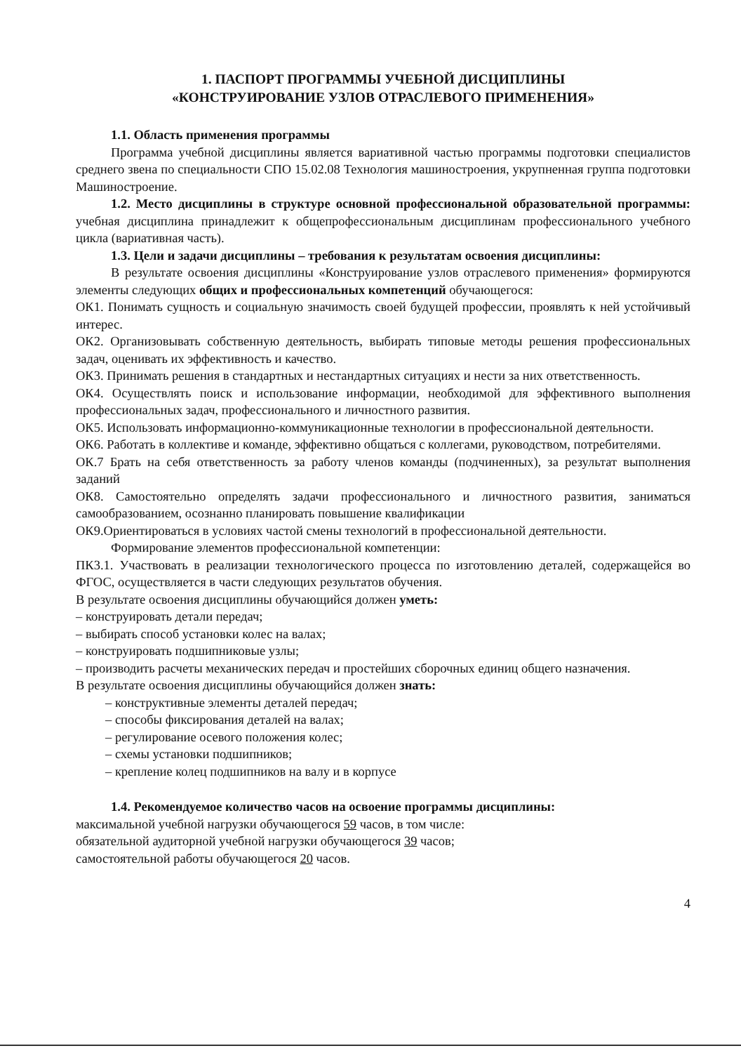1. ПАСПОРТ ПРОГРАММЫ УЧЕБНОЙ ДИСЦИПЛИНЫ
«КОНСТРУИРОВАНИЕ УЗЛОВ ОТРАСЛЕВОГО ПРИМЕНЕНИЯ»
1.1. Область применения программы
Программа учебной дисциплины является вариативной частью программы подготовки специалистов среднего звена по специальности СПО 15.02.08 Технология машиностроения, укрупненная группа подготовки Машиностроение.
1.2. Место дисциплины в структуре основной профессиональной образовательной программы: учебная дисциплина принадлежит к общепрофессиональным дисциплинам профессионального учебного цикла (вариативная часть).
1.3. Цели и задачи дисциплины – требования к результатам освоения дисциплины:
В результате освоения дисциплины «Конструирование узлов отраслевого применения» формируются элементы следующих общих и профессиональных компетенций обучающегося:
ОК1. Понимать сущность и социальную значимость своей будущей профессии, проявлять к ней устойчивый интерес.
ОК2. Организовывать собственную деятельность, выбирать типовые методы решения профессиональных задач, оценивать их эффективность и качество.
ОК3. Принимать решения в стандартных и нестандартных ситуациях и нести за них ответственность.
ОК4. Осуществлять поиск и использование информации, необходимой для эффективного выполнения профессиональных задач, профессионального и личностного развития.
ОК5. Использовать информационно-коммуникационные технологии в профессиональной деятельности.
ОК6. Работать в коллективе и команде, эффективно общаться с коллегами, руководством, потребителями.
ОК.7 Брать на себя ответственность за работу членов команды (подчиненных), за результат выполнения заданий
ОК8. Самостоятельно определять задачи профессионального и личностного развития, заниматься самообразованием, осознанно планировать повышение квалификации
ОК9.Ориентироваться в условиях частой смены технологий в профессиональной деятельности.
Формирование элементов профессиональной компетенции:
ПК3.1. Участвовать в реализации технологического процесса по изготовлению деталей, содержащейся во ФГОС, осуществляется в части следующих результатов обучения.
В результате освоения дисциплины обучающийся должен уметь:
– конструировать детали передач;
– выбирать способ установки колес на валах;
– конструировать подшипниковые узлы;
– производить расчеты механических передач и простейших сборочных единиц общего назначения.
В результате освоения дисциплины обучающийся должен знать:
– конструктивные элементы деталей передач;
– способы фиксирования деталей на валах;
– регулирование осевого положения колес;
– схемы установки подшипников;
– крепление колец подшипников на валу и в корпусе
1.4. Рекомендуемое количество часов на освоение программы дисциплины:
максимальной учебной нагрузки обучающегося 59 часов, в том числе:
обязательной аудиторной учебной нагрузки обучающегося 39 часов;
самостоятельной работы обучающегося 20 часов.
4